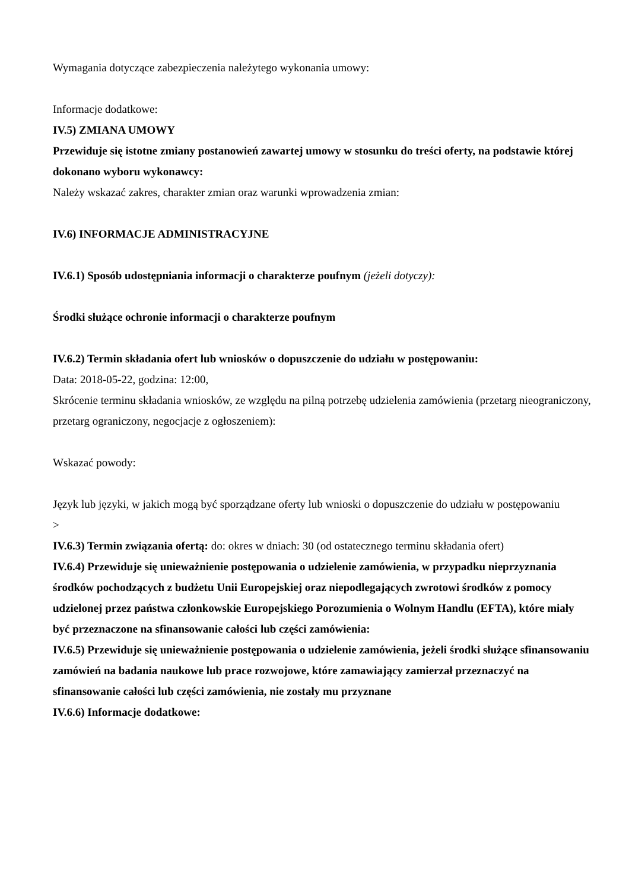Wymagania dotyczące zabezpieczenia należytego wykonania umowy:
Informacje dodatkowe:
IV.5) ZMIANA UMOWY
Przewiduje się istotne zmiany postanowień zawartej umowy w stosunku do treści oferty, na podstawie której dokonano wyboru wykonawcy:
Należy wskazać zakres, charakter zmian oraz warunki wprowadzenia zmian:
IV.6) INFORMACJE ADMINISTRACYJNE
IV.6.1) Sposób udostępniania informacji o charakterze poufnym (jeżeli dotyczy):
Środki służące ochronie informacji o charakterze poufnym
IV.6.2) Termin składania ofert lub wniosków o dopuszczenie do udziału w postępowaniu:
Data: 2018-05-22, godzina: 12:00,
Skrócenie terminu składania wniosków, ze względu na pilną potrzebę udzielenia zamówienia (przetarg nieograniczony, przetarg ograniczony, negocjacje z ogłoszeniem):
Wskazać powody:
Język lub języki, w jakich mogą być sporządzane oferty lub wnioski o dopuszczenie do udziału w postępowaniu
>
IV.6.3) Termin związania ofertą: do: okres w dniach: 30 (od ostatecznego terminu składania ofert)
IV.6.4) Przewiduje się unieważnienie postępowania o udzielenie zamówienia, w przypadku nieprzyznania środków pochodzących z budżetu Unii Europejskiej oraz niepodlegających zwrotowi środków z pomocy udzielonej przez państwa członkowskie Europejskiego Porozumienia o Wolnym Handlu (EFTA), które miały być przeznaczone na sfinansowanie całości lub części zamówienia:
IV.6.5) Przewiduje się unieważnienie postępowania o udzielenie zamówienia, jeżeli środki służące sfinansowaniu zamówień na badania naukowe lub prace rozwojowe, które zamawiający zamierzał przeznaczyć na sfinansowanie całości lub części zamówienia, nie zostały mu przyznane
IV.6.6) Informacje dodatkowe: